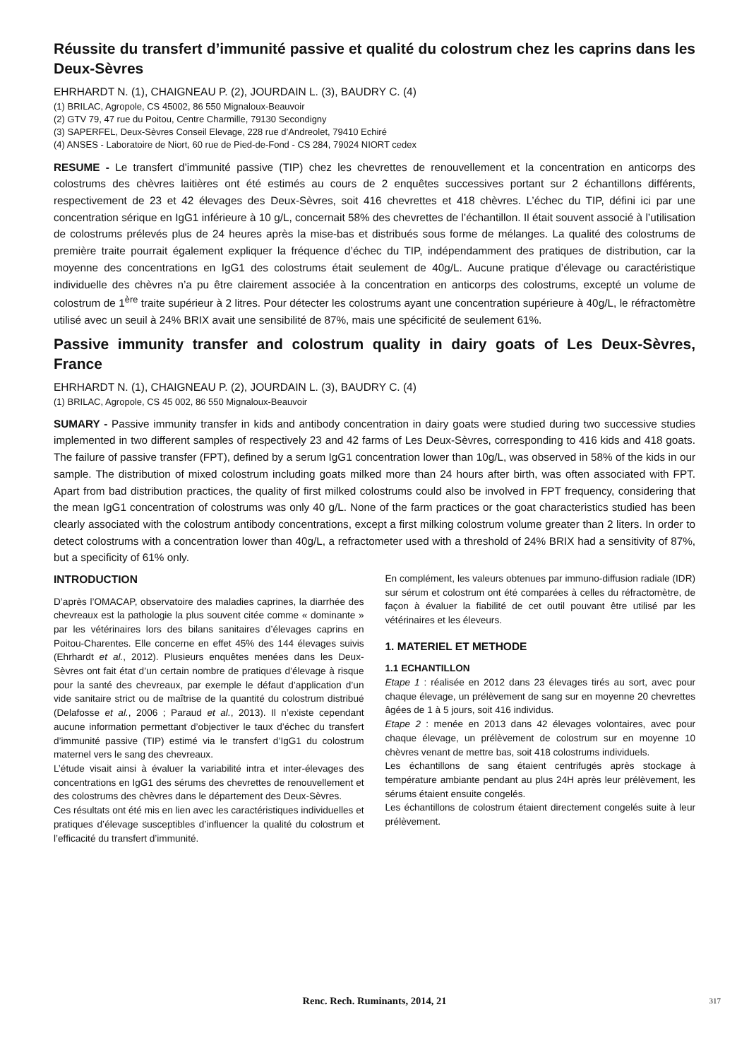Réussite du transfert d’immunité passive et qualité du colostrum chez les caprins dans les Deux-Sèvres
EHRHARDT N. (1), CHAIGNEAU P. (2), JOURDAIN L. (3), BAUDRY C. (4)
(1) BRILAC, Agropole, CS 45002, 86 550 Mignaloux-Beauvoir
(2) GTV 79, 47 rue du Poitou, Centre Charmille, 79130 Secondigny
(3) SAPERFEL, Deux-Sèvres Conseil Elevage, 228 rue d’Andreolet, 79410 Echiré
(4) ANSES - Laboratoire de Niort, 60 rue de Pied-de-Fond - CS 284, 79024 NIORT cedex
RESUME - Le transfert d’immunité passive (TIP) chez les chevrettes de renouvellement et la concentration en anticorps des colostrums des chèvres laitières ont été estimés au cours de 2 enquêtes successives portant sur 2 échantillons différents, respectivement de 23 et 42 élevages des Deux-Sèvres, soit 416 chevrettes et 418 chèvres. L’échec du TIP, défini ici par une concentration sérique en IgG1 inférieure à 10 g/L, concernait 58% des chevrettes de l’échantillon. Il était souvent associé à l’utilisation de colostrums prélevés plus de 24 heures après la mise-bas et distribués sous forme de mélanges. La qualité des colostrums de première traite pourrait également expliquer la fréquence d’échec du TIP, indépendamment des pratiques de distribution, car la moyenne des concentrations en IgG1 des colostrums était seulement de 40g/L. Aucune pratique d’élevage ou caractéristique individuelle des chèvres n’a pu être clairement associée à la concentration en anticorps des colostrums, excepté un volume de colostrum de 1<sup>ère</sup> traite supérieur à 2 litres. Pour détecter les colostrums ayant une concentration supérieure à 40g/L, le réfractomètre utilisé avec un seuil à 24% BRIX avait une sensibilité de 87%, mais une spécificité de seulement 61%.
Passive immunity transfer and colostrum quality in dairy goats of Les Deux-Sèvres, France
EHRHARDT N. (1), CHAIGNEAU P. (2), JOURDAIN L. (3), BAUDRY C. (4)
(1) BRILAC, Agropole, CS 45 002, 86 550 Mignaloux-Beauvoir
SUMARY - Passive immunity transfer in kids and antibody concentration in dairy goats were studied during two successive studies implemented in two different samples of respectively 23 and 42 farms of Les Deux-Sèvres, corresponding to 416 kids and 418 goats. The failure of passive transfer (FPT), defined by a serum IgG1 concentration lower than 10g/L, was observed in 58% of the kids in our sample. The distribution of mixed colostrum including goats milked more than 24 hours after birth, was often associated with FPT. Apart from bad distribution practices, the quality of first milked colostrums could also be involved in FPT frequency, considering that the mean IgG1 concentration of colostrums was only 40 g/L. None of the farm practices or the goat characteristics studied has been clearly associated with the colostrum antibody concentrations, except a first milking colostrum volume greater than 2 liters. In order to detect colostrums with a concentration lower than 40g/L, a refractometer used with a threshold of 24% BRIX had a sensitivity of 87%, but a specificity of 61% only.
INTRODUCTION
D’après l’OMACAP, observatoire des maladies caprines, la diarrhée des chevreaux est la pathologie la plus souvent citée comme « dominante » par les vétérinaires lors des bilans sanitaires d’élevages caprins en Poitou-Charentes. Elle concerne en effet 45% des 144 élevages suivis (Ehrhardt et al., 2012). Plusieurs enquêtes menées dans les Deux-Sèvres ont fait état d’un certain nombre de pratiques d’élevage à risque pour la santé des chevreaux, par exemple le défaut d’application d’un vide sanitaire strict ou de maîtrise de la quantité du colostrum distribué (Delafosse et al., 2006 ; Paraud et al., 2013). Il n’existe cependant aucune information permettant d’objectiver le taux d’échec du transfert d’immunité passive (TIP) estimé via le transfert d’IgG1 du colostrum maternel vers le sang des chevreaux.
L’étude visait ainsi à évaluer la variabilité intra et inter-élevages des concentrations en IgG1 des sérums des chevrettes de renouvellement et des colostrums des chèvres dans le département des Deux-Sèvres.
Ces résultats ont été mis en lien avec les caractéristiques individuelles et pratiques d’élevage susceptibles d’influencer la qualité du colostrum et l’efficacité du transfert d’immunité.
En complément, les valeurs obtenues par immuno-diffusion radiale (IDR) sur sérum et colostrum ont été comparées à celles du réfractomètre, de façon à évaluer la fiabilité de cet outil pouvant être utilisé par les vétérinaires et les éleveurs.
1. MATERIEL ET METHODE
1.1 ECHANTILLON
Etape 1 : réalisée en 2012 dans 23 élevages tirés au sort, avec pour chaque élevage, un prélèvement de sang sur en moyenne 20 chevrettes âgées de 1 à 5 jours, soit 416 individus.
Etape 2 : menée en 2013 dans 42 élevages volontaires, avec pour chaque élevage, un prélèvement de colostrum sur en moyenne 10 chèvres venant de mettre bas, soit 418 colostrums individuels.
Les échantillons de sang étaient centrifugés après stockage à température ambiante pendant au plus 24H après leur prélèvement, les sérums étaient ensuite congelés.
Les échantillons de colostrum étaient directement congelés suite à leur prélèvement.
Renc. Rech. Ruminants, 2014, 21 317